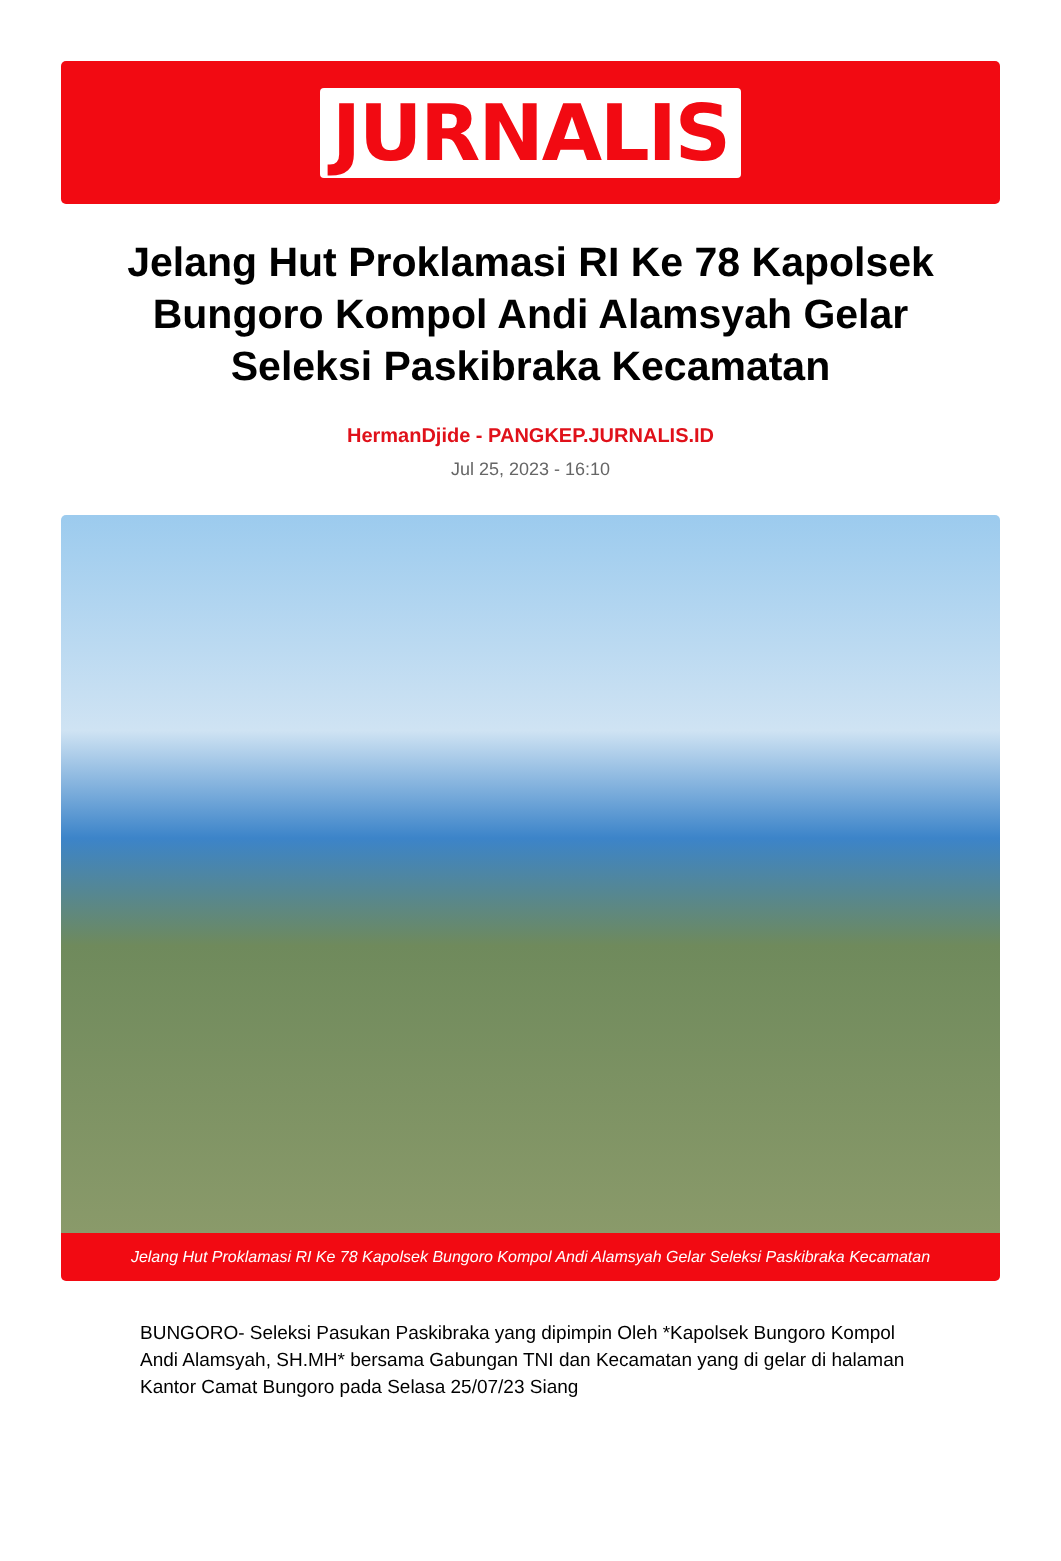JURNALIS
Jelang Hut Proklamasi RI Ke 78 Kapolsek Bungoro Kompol Andi Alamsyah Gelar Seleksi Paskibraka Kecamatan
HermanDjide - PANGKEP.JURNALIS.ID
Jul 25, 2023 - 16:10
Jelang Hut Proklamasi RI Ke 78 Kapolsek Bungoro Kompol Andi Alamsyah Gelar Seleksi Paskibraka Kecamatan
BUNGORO- Seleksi Pasukan Paskibraka yang dipimpin Oleh *Kapolsek Bungoro Kompol Andi Alamsyah, SH.MH* bersama Gabungan TNI dan Kecamatan yang di gelar di halaman Kantor Camat Bungoro pada Selasa 25/07/23 Siang